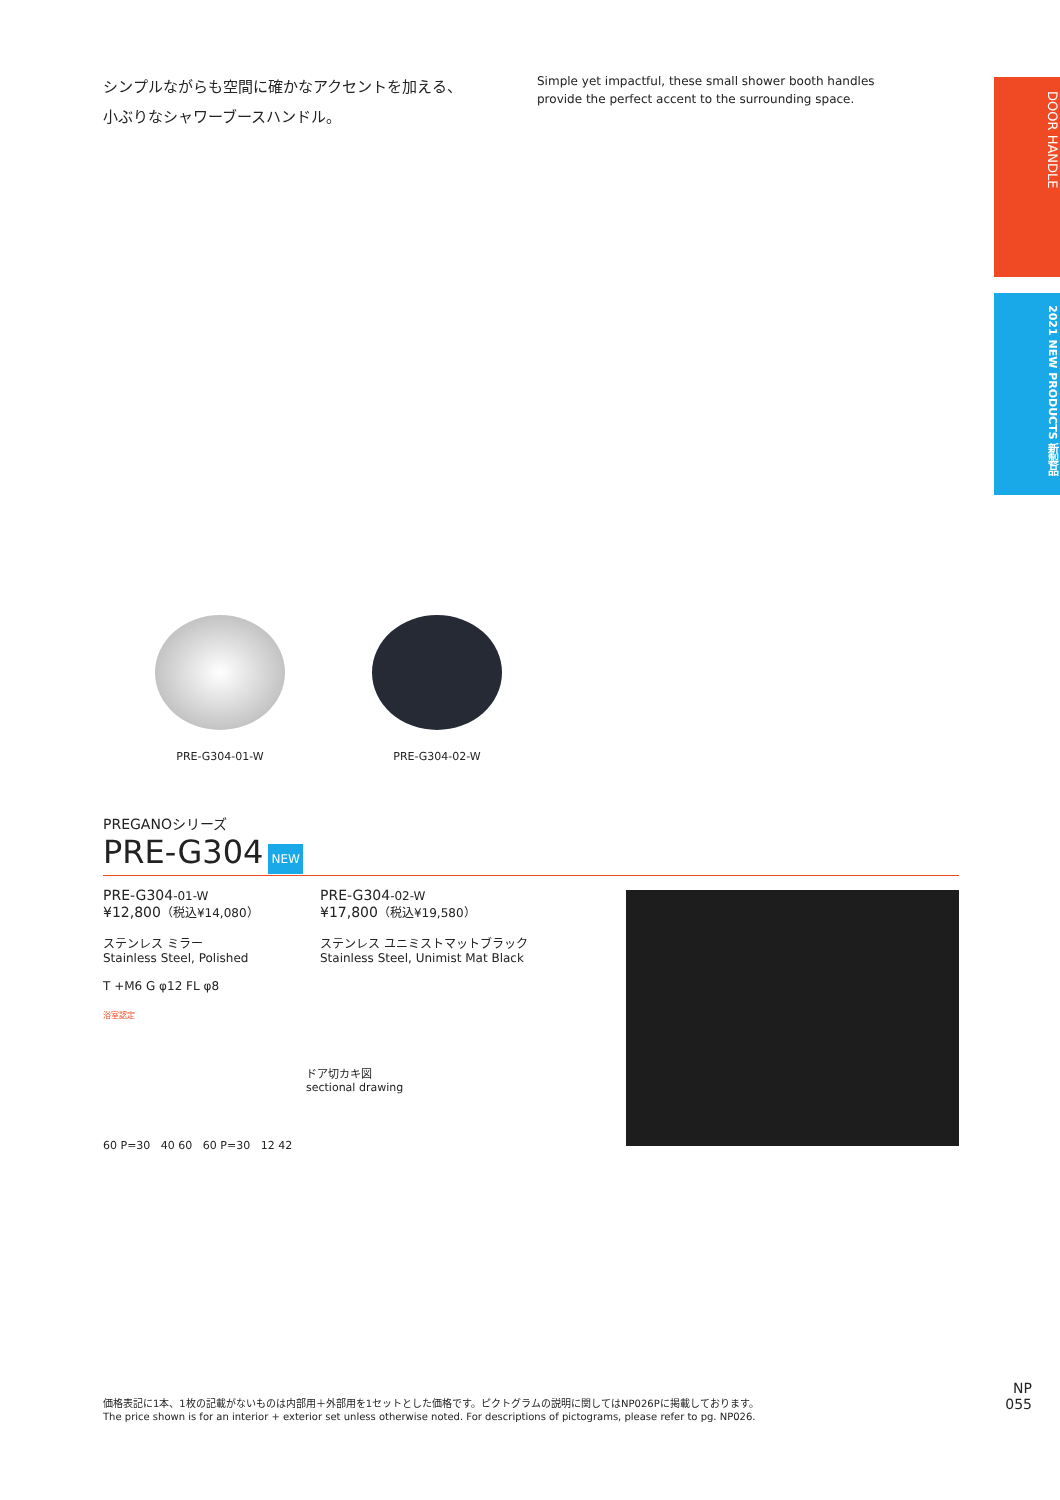シンプルながらも空間に確かなアクセントを加える、
小ぶりなシャワーブースハンドル。
Simple yet impactful, these small shower booth handles
provide the perfect accent to the surrounding space.
DOOR HANDLE
2021 NEW PRODUCTS 新製品
PRE-G304-01-W PRE-G304-02-W
PREGANOシリーズ
PRE-G304 NEW
PRE-G304-01-W
¥12,800（税込¥14,080）
ステンレス ミラー
Stainless Steel, Polished
T +M6 G φ12 FL φ8
浴室認定
PRE-G304-02-W
¥17,800（税込¥19,580）
ステンレス ユニミストマットブラック
Stainless Steel, Unimist Mat Black
ドア切カキ図
sectional drawing
60 P=30 40 60 60 P=30 12 42
価格表記に1本、1枚の記載がないものは内部用＋外部用を1セットとした価格です。ピクトグラムの説明に関してはNP026Pに掲載しております。
The price shown is for an interior + exterior set unless otherwise noted. For descriptions of pictograms, please refer to pg. NP026.
NP
055